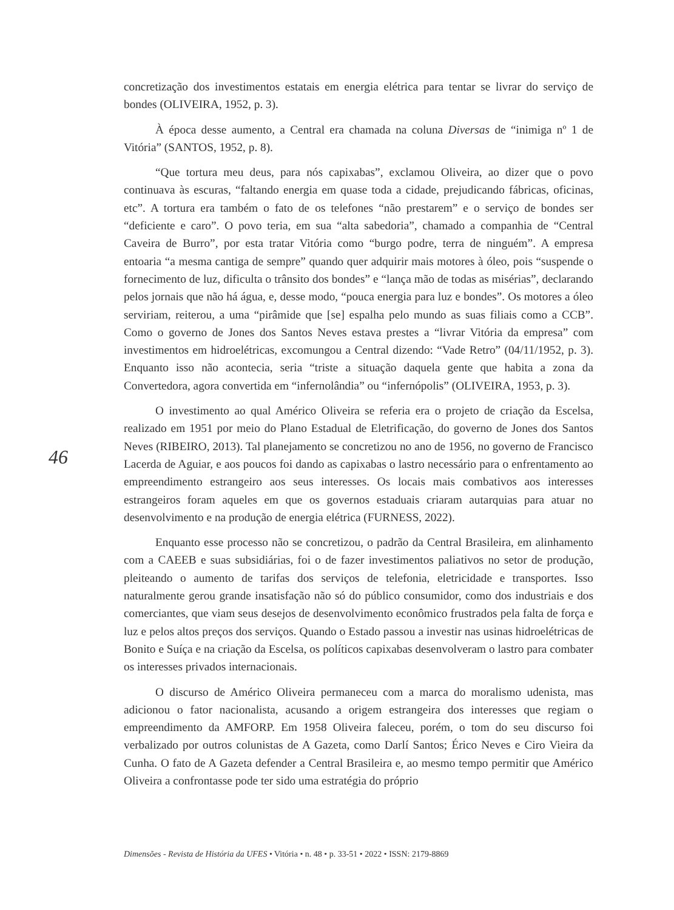concretização dos investimentos estatais em energia elétrica para tentar se livrar do serviço de bondes (OLIVEIRA, 1952, p. 3).
À época desse aumento, a Central era chamada na coluna Diversas de “inimiga nº 1 de Vitória” (SANTOS, 1952, p. 8).
“Que tortura meu deus, para nós capixabas”, exclamou Oliveira, ao dizer que o povo continuava às escuras, “faltando energia em quase toda a cidade, prejudicando fábricas, oficinas, etc”. A tortura era também o fato de os telefones “não prestarem” e o serviço de bondes ser “deficiente e caro”. O povo teria, em sua “alta sabedoria”, chamado a companhia de “Central Caveira de Burro”, por esta tratar Vitória como “burgo podre, terra de ninguém”. A empresa entoaria “a mesma cantiga de sempre” quando quer adquirir mais motores à óleo, pois “suspende o fornecimento de luz, dificulta o trânsito dos bondes” e “lança mão de todas as misérias”, declarando pelos jornais que não há água, e, desse modo, “pouca energia para luz e bondes”. Os motores a óleo serviriam, reiterou, a uma “pirâmide que [se] espalha pelo mundo as suas filiais como a CCB”. Como o governo de Jones dos Santos Neves estava prestes a “livrar Vitória da empresa” com investimentos em hidroelétricas, excomungou a Central dizendo: “Vade Retro” (04/11/1952, p. 3). Enquanto isso não acontecia, seria “triste a situação daquela gente que habita a zona da Convertedora, agora convertida em “infernolândia” ou “infernópolis” (OLIVEIRA, 1953, p. 3).
O investimento ao qual Américo Oliveira se referia era o projeto de criação da Escelsa, realizado em 1951 por meio do Plano Estadual de Eletrificação, do governo de Jones dos Santos Neves (RIBEIRO, 2013). Tal planejamento se concretizou no ano de 1956, no governo de Francisco Lacerda de Aguiar, e aos poucos foi dando as capixabas o lastro necessário para o enfrentamento ao empreendimento estrangeiro aos seus interesses. Os locais mais combativos aos interesses estrangeiros foram aqueles em que os governos estaduais criaram autarquias para atuar no desenvolvimento e na produção de energia elétrica (FURNESS, 2022).
Enquanto esse processo não se concretizou, o padrão da Central Brasileira, em alinhamento com a CAEEB e suas subsidiárias, foi o de fazer investimentos paliativos no setor de produção, pleiteando o aumento de tarifas dos serviços de telefonia, eletricidade e transportes. Isso naturalmente gerou grande insatisfação não só do público consumidor, como dos industriais e dos comerciantes, que viam seus desejos de desenvolvimento econômico frustrados pela falta de força e luz e pelos altos preços dos serviços. Quando o Estado passou a investir nas usinas hidroelétricas de Bonito e Suíça e na criação da Escelsa, os políticos capixabas desenvolveram o lastro para combater os interesses privados internacionais.
O discurso de Américo Oliveira permaneceu com a marca do moralismo udenista, mas adicionou o fator nacionalista, acusando a origem estrangeira dos interesses que regiam o empreendimento da AMFORP. Em 1958 Oliveira faleceu, porém, o tom do seu discurso foi verbalizado por outros colunistas de A Gazeta, como Darlí Santos; Érico Neves e Ciro Vieira da Cunha. O fato de A Gazeta defender a Central Brasileira e, ao mesmo tempo permitir que Américo Oliveira a confrontasse pode ter sido uma estratégia do próprio
46
Dimensões - Revista de História da UFES • Vitória • n. 48 • p. 33-51 • 2022 • ISSN: 2179-8869